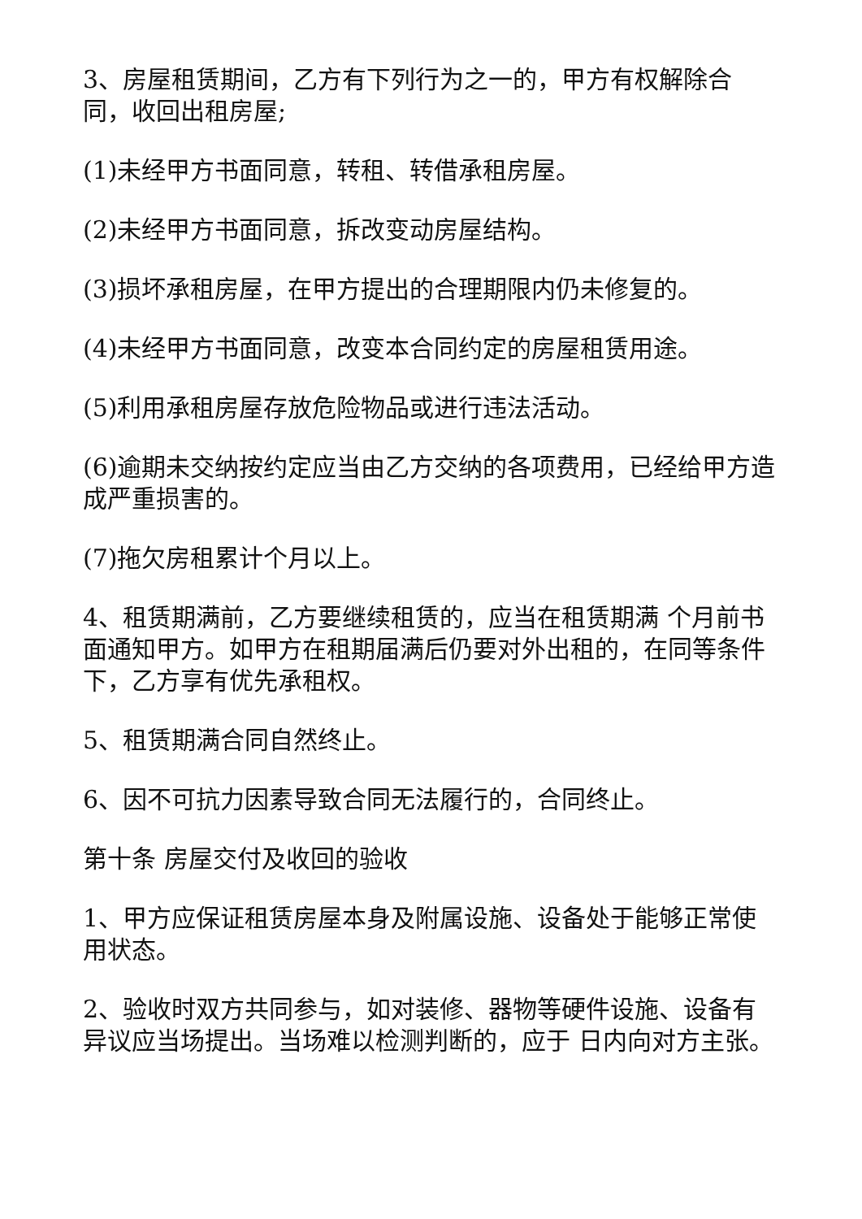3、房屋租赁期间，乙方有下列行为之一的，甲方有权解除合同，收回出租房屋;
(1)未经甲方书面同意，转租、转借承租房屋。
(2)未经甲方书面同意，拆改变动房屋结构。
(3)损坏承租房屋，在甲方提出的合理期限内仍未修复的。
(4)未经甲方书面同意，改变本合同约定的房屋租赁用途。
(5)利用承租房屋存放危险物品或进行违法活动。
(6)逾期未交纳按约定应当由乙方交纳的各项费用，已经给甲方造成严重损害的。
(7)拖欠房租累计个月以上。
4、租赁期满前，乙方要继续租赁的，应当在租赁期满 个月前书面通知甲方。如甲方在租期届满后仍要对外出租的，在同等条件下，乙方享有优先承租权。
5、租赁期满合同自然终止。
6、因不可抗力因素导致合同无法履行的，合同终止。
第十条 房屋交付及收回的验收
1、甲方应保证租赁房屋本身及附属设施、设备处于能够正常使用状态。
2、验收时双方共同参与，如对装修、器物等硬件设施、设备有异议应当场提出。当场难以检测判断的，应于 日内向对方主张。